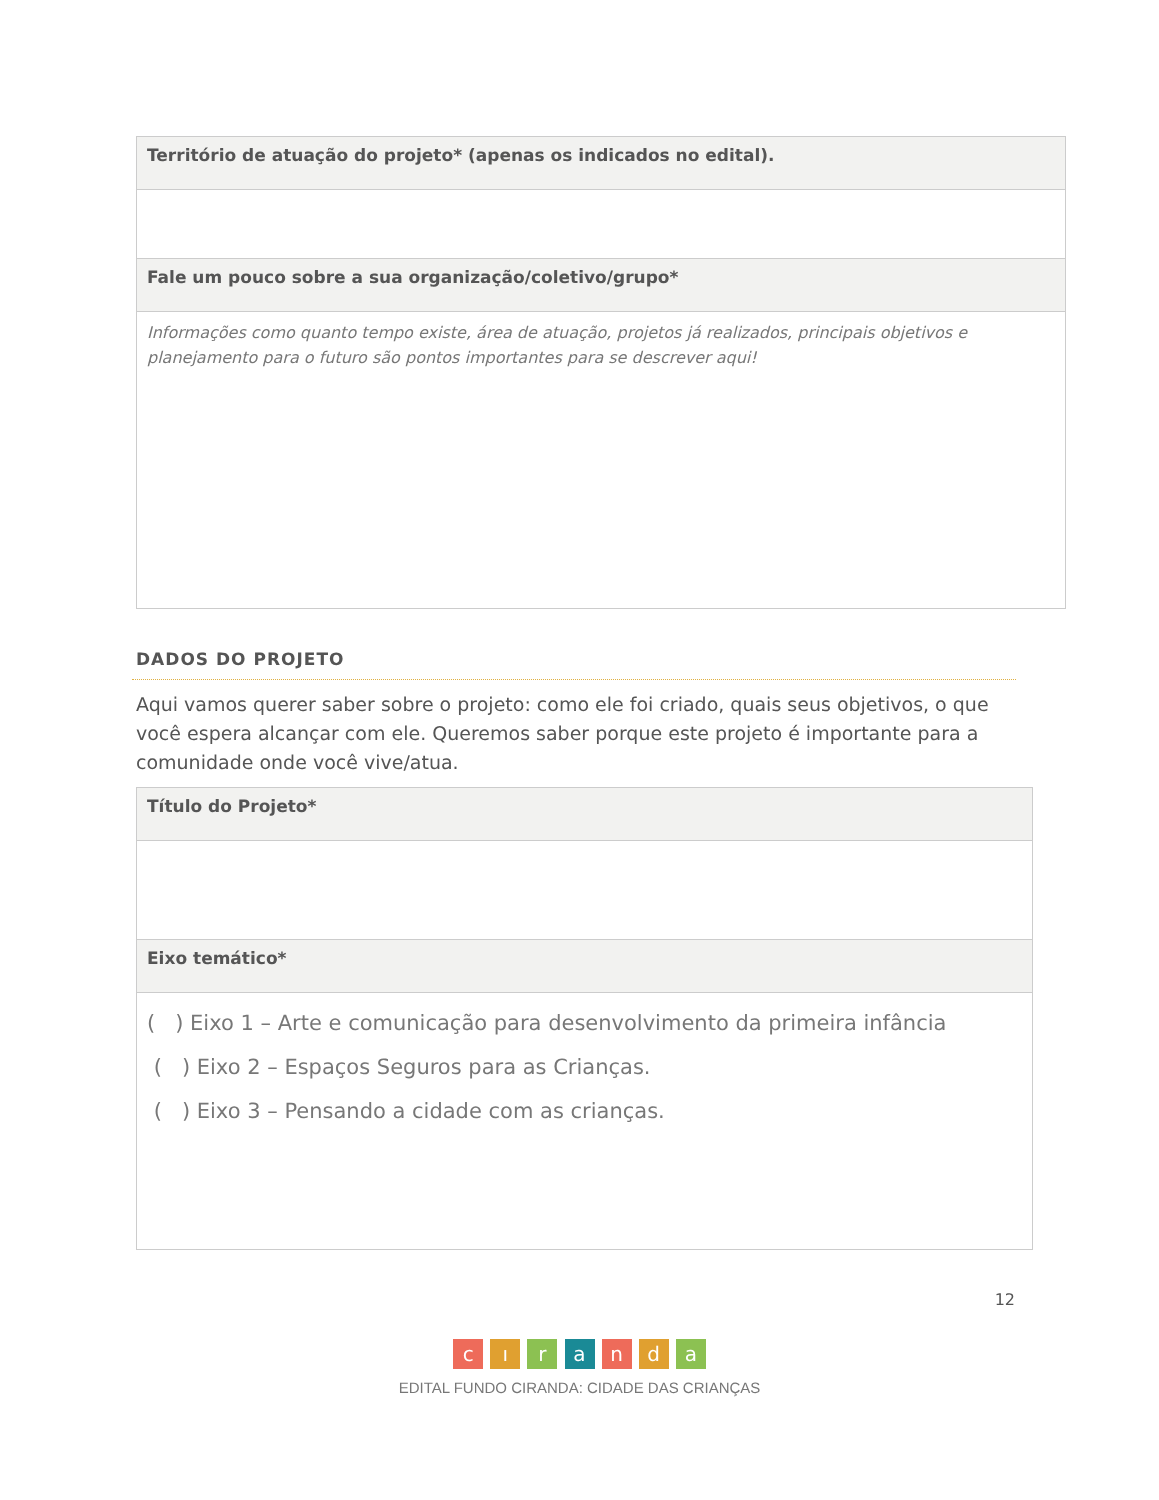| Território de atuação do projeto* (apenas os indicados no edital). |
| Fale um pouco sobre a sua organização/coletivo/grupo* |
| Informações como quanto tempo existe, área de atuação, projetos já realizados, principais objetivos e planejamento para o futuro são pontos importantes para se descrever aqui! |
DADOS DO PROJETO
Aqui vamos querer saber sobre o projeto: como ele foi criado, quais seus objetivos, o que você espera alcançar com ele. Queremos saber porque este projeto é importante para a comunidade onde você vive/atua.
| Título do Projeto* |
| Eixo temático* |
| ( ) Eixo 1 – Arte e comunicação para desenvolvimento da primeira infância ( ) Eixo 2 – Espaços Seguros para as Crianças. ( ) Eixo 3 – Pensando a cidade com as crianças. |
12
c ı r a n d a
EDITAL FUNDO CIRANDA: CIDADE DAS CRIANÇAS